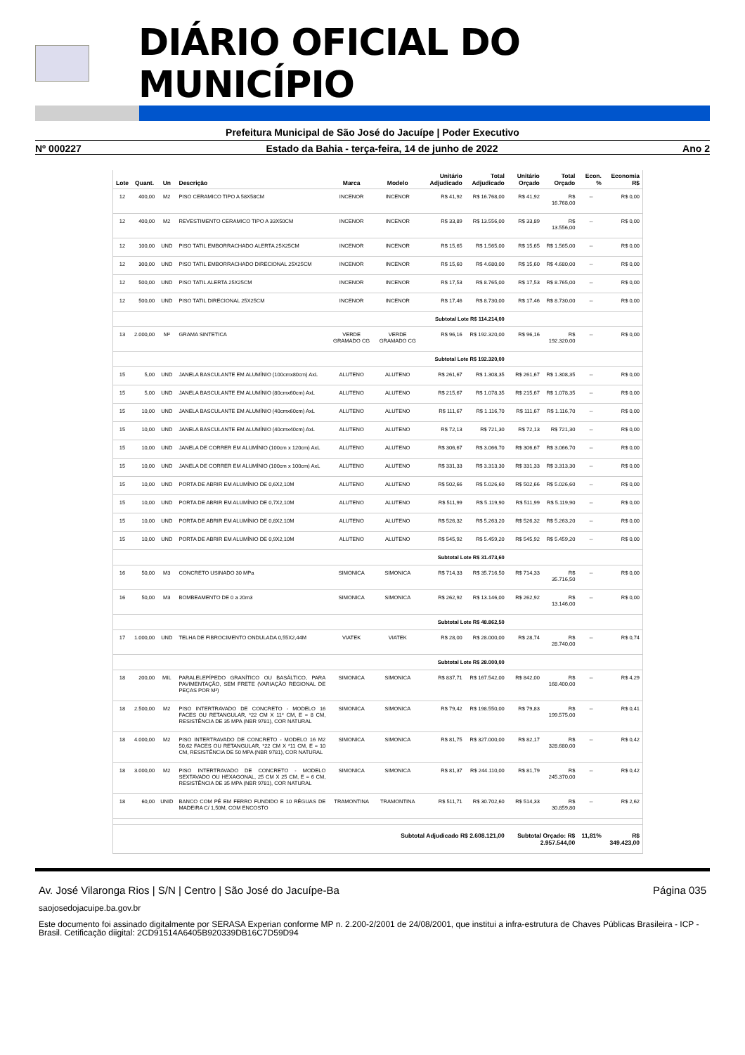DIÁRIO OFICIAL DO MUNICÍPIO
Prefeitura Municipal de São José do Jacuípe | Poder Executivo
Nº 000227 Estado da Bahia - terça-feira, 14 de junho de 2022 Ano 2
| Lote | Quant. | Un | Descrição | Marca | Modelo | Unitário Adjudicado | Total Adjudicado | Unitário Orçado | Total Orçado | Econ. % | Economia R$ |
| --- | --- | --- | --- | --- | --- | --- | --- | --- | --- | --- | --- |
| 12 | 400,00 | M2 | PISO CERAMICO TIPO A 58X58CM | INCENOR | INCENOR | R$ 41,92 | R$ 16.768,00 | R$ 41,92 | R$ 16.768,00 | -- | R$ 0,00 |
| 12 | 400,00 | M2 | REVESTIMENTO CERAMICO TIPO A 33X50CM | INCENOR | INCENOR | R$ 33,89 | R$ 13.556,00 | R$ 33,89 | R$ 13.556,00 | -- | R$ 0,00 |
| 12 | 100,00 | UND | PISO TATIL EMBORRACHADO ALERTA 25X25CM | INCENOR | INCENOR | R$ 15,65 | R$ 1.565,00 | R$ 15,65 | R$ 1.565,00 | -- | R$ 0,00 |
| 12 | 300,00 | UND | PISO TATIL EMBORRACHADO DIRECIONAL 25X25CM | INCENOR | INCENOR | R$ 15,60 | R$ 4.680,00 | R$ 15,60 | R$ 4.680,00 | -- | R$ 0,00 |
| 12 | 500,00 | UND | PISO TATIL ALERTA 25X25CM | INCENOR | INCENOR | R$ 17,53 | R$ 8.765,00 | R$ 17,53 | R$ 8.765,00 | -- | R$ 0,00 |
| 12 | 500,00 | UND | PISO TATIL DIRECIONAL 25X25CM | INCENOR | INCENOR | R$ 17,46 | R$ 8.730,00 | R$ 17,46 | R$ 8.730,00 | -- | R$ 0,00 |
| Subtotal Lote R$ 114.214,00 | | | | | | | | | | | |
| 13 | 2.000,00 | M² | GRAMA SINTETICA | VERDE GRAMADO CG | VERDE GRAMADO CG | R$ 96,16 | R$ 192.320,00 | R$ 96,16 | R$ 192.320,00 | -- | R$ 0,00 |
| Subtotal Lote R$ 192.320,00 | | | | | | | | | | | |
| 15 | 5,00 | UND | JANELA BASCULANTE EM ALUMÍNIO (100cmx80cm) AxL | ALUTENO | ALUTENO | R$ 261,67 | R$ 1.308,35 | R$ 261,67 | R$ 1.308,35 | -- | R$ 0,00 |
| 15 | 5,00 | UND | JANELA BASCULANTE EM ALUMÍNIO (80cmx60cm) AxL | ALUTENO | ALUTENO | R$ 215,67 | R$ 1.078,35 | R$ 215,67 | R$ 1.078,35 | -- | R$ 0,00 |
| 15 | 10,00 | UND | JANELA BASCULANTE EM ALUMÍNIO (40cmx60cm) AxL | ALUTENO | ALUTENO | R$ 111,67 | R$ 1.116,70 | R$ 111,67 | R$ 1.116,70 | -- | R$ 0,00 |
| 15 | 10,00 | UND | JANELA BASCULANTE EM ALUMÍNIO (40cmx40cm) AxL | ALUTENO | ALUTENO | R$ 72,13 | R$ 721,30 | R$ 72,13 | R$ 721,30 | -- | R$ 0,00 |
| 15 | 10,00 | UND | JANELA DE CORRER EM ALUMÍNIO (100cm x 120cm) AxL | ALUTENO | ALUTENO | R$ 306,67 | R$ 3.066,70 | R$ 306,67 | R$ 3.066,70 | -- | R$ 0,00 |
| 15 | 10,00 | UND | JANELA DE CORRER EM ALUMÍNIO (100cm x 100cm) AxL | ALUTENO | ALUTENO | R$ 331,33 | R$ 3.313,30 | R$ 331,33 | R$ 3.313,30 | -- | R$ 0,00 |
| 15 | 10,00 | UND | PORTA DE ABRIR EM ALUMÍNIO DE 0,6X2,10M | ALUTENO | ALUTENO | R$ 502,66 | R$ 5.026,60 | R$ 502,66 | R$ 5.026,60 | -- | R$ 0,00 |
| 15 | 10,00 | UND | PORTA DE ABRIR EM ALUMÍNIO DE 0,7X2,10M | ALUTENO | ALUTENO | R$ 511,99 | R$ 5.119,90 | R$ 511,99 | R$ 5.119,90 | -- | R$ 0,00 |
| 15 | 10,00 | UND | PORTA DE ABRIR EM ALUMÍNIO DE 0,8X2,10M | ALUTENO | ALUTENO | R$ 526,32 | R$ 5.263,20 | R$ 526,32 | R$ 5.263,20 | -- | R$ 0,00 |
| 15 | 10,00 | UND | PORTA DE ABRIR EM ALUMÍNIO DE 0,9X2,10M | ALUTENO | ALUTENO | R$ 545,92 | R$ 5.459,20 | R$ 545,92 | R$ 5.459,20 | -- | R$ 0,00 |
| Subtotal Lote R$ 31.473,60 | | | | | | | | | | | |
| 16 | 50,00 | M3 | CONCRETO USINADO 30 MPa | SIMONICA | SIMONICA | R$ 714,33 | R$ 35.716,50 | R$ 714,33 | R$ 35.716,50 | -- | R$ 0,00 |
| 16 | 50,00 | M3 | BOMBEAMENTO DE 0 a 20m3 | SIMONICA | SIMONICA | R$ 262,92 | R$ 13.146,00 | R$ 262,92 | R$ 13.146,00 | -- | R$ 0,00 |
| Subtotal Lote R$ 48.862,50 | | | | | | | | | | | |
| 17 | 1.000,00 | UND | TELHA DE FIBROCIMENTO ONDULADA 0,55X2,44M | VIATEK | VIATEK | R$ 28,00 | R$ 28.000,00 | R$ 28,74 | R$ 28.740,00 | -- | R$ 0,74 |
| Subtotal Lote R$ 28.000,00 | | | | | | | | | | | |
| 18 | 200,00 | MIL | PARALELEPÍPEDO GRANÍTICO OU BASÁLTICO, PARA PAVIMENTAÇÃO, SEM FRETE (VARIAÇÃO REGIONAL DE PEÇAS POR M²) | SIMONICA | SIMONICA | R$ 837,71 | R$ 167.542,00 | R$ 842,00 | R$ 168.400,00 | -- | R$ 4,29 |
| 18 | 2.500,00 | M2 | PISO INTERTRAVADO DE CONCRETO - MODELO 16 FACES OU RETANGULAR, *22 CM X 11* CM, E = 8 CM, RESISTÊNCIA DE 35 MPA (NBR 9781), COR NATURAL | SIMONICA | SIMONICA | R$ 79,42 | R$ 198.550,00 | R$ 79,83 | R$ 199.575,00 | -- | R$ 0,41 |
| 18 | 4.000,00 | M2 | PISO INTERTRAVADO DE CONCRETO - MODELO 16 M2 50,62 FACES OU RETANGULAR, *22 CM X *11 CM, E = 10 CM, RESISTÊNCIA DE 50 MPA (NBR 9781), COR NATURAL | SIMONICA | SIMONICA | R$ 81,75 | R$ 327.000,00 | R$ 82,17 | R$ 328.680,00 | -- | R$ 0,42 |
| 18 | 3.000,00 | M2 | PISO INTERTRAVADO DE CONCRETO - MODELO SEXTAVADO OU HEXAGONAL, 25 CM X 25 CM, E = 6 CM, RESISTÊNCIA DE 35 MPA (NBR 9781), COR NATURAL | SIMONICA | SIMONICA | R$ 81,37 | R$ 244.110,00 | R$ 81,79 | R$ 245.370,00 | -- | R$ 0,42 |
| 18 | 60,00 | UNID | BANCO COM PÉ EM FERRO FUNDIDO E 10 RÉGUAS DE MADEIRA C/ 1,50M, COM ENCOSTO | TRAMONTINA | TRAMONTINA | R$ 511,71 | R$ 30.702,60 | R$ 514,33 | R$ 30.859,80 | -- | R$ 2,62 |
| Subtotal Adjudicado R$ 2.608.121,00 | | | | | | | | Subtotal Orçado: R$ 2.957.544,00 | | 11,81% | R$ 349.423,00 |
Av. José Vilaronga Rios | S/N | Centro | São José do Jacuípe-Ba Página 035
saojosedojacuipe.ba.gov.br
Este documento foi assinado digitalmente por SERASA Experian conforme MP n. 2.200-2/2001 de 24/08/2001, que institui a infra-estrutura de Chaves Públicas Brasileira - ICP - Brasil. Cetificação diigital: 2CD91514A6405B920339DB16C7D59D94